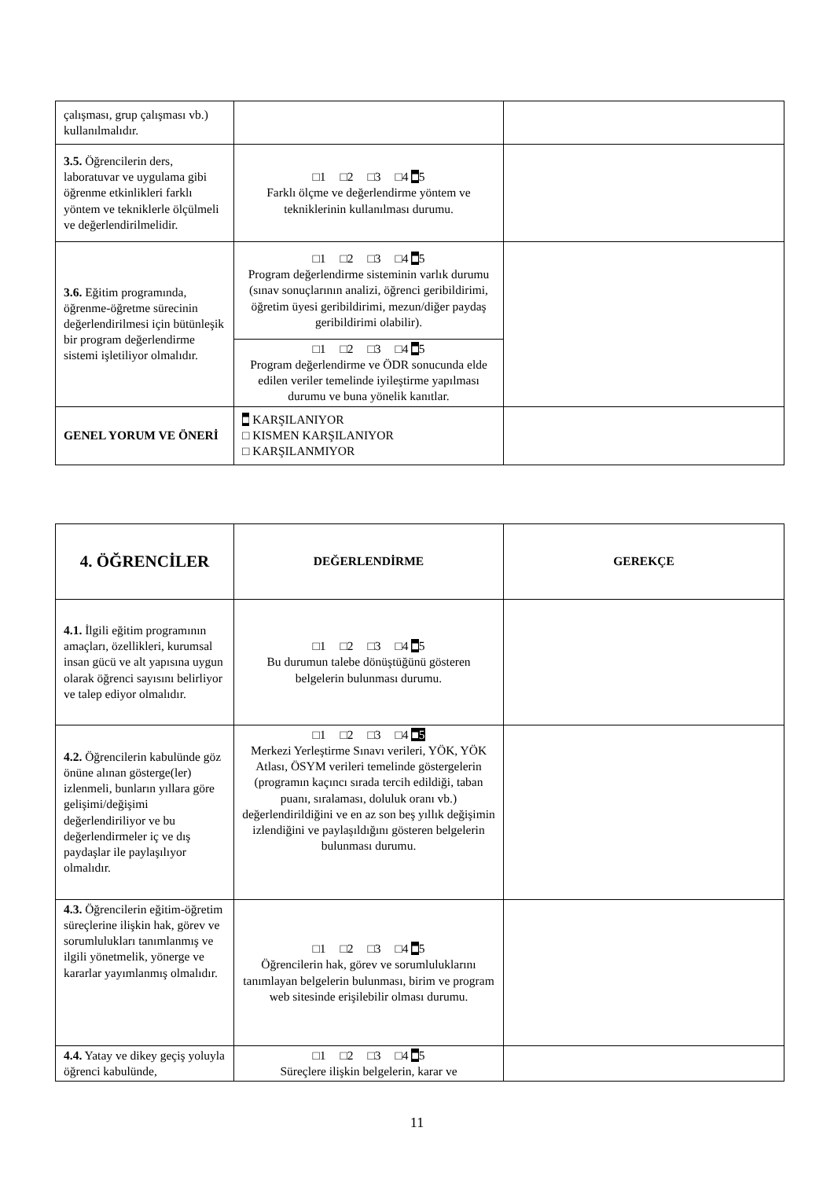| çalışması, grup çalışması vb.) kullanılmalıdır. | | |
| 3.5. Öğrencilerin ders, laboratuvar ve uygulama gibi öğrenme etkinlikleri farklı yöntem ve tekniklerle ölçülmeli ve değerlendirilmelidir. | □1 □2 □3 □4 ■ 5 Farklı ölçme ve değerlendirme yöntem ve tekniklerinin kullanılması durumu. | |
| 3.6. Eğitim programında, öğrenme-öğretme sürecinin değerlendirilmesi için bütünleşik bir program değerlendirme sistemi işletiliyor olmalıdır. | □1 □2 □3 □4 ■ 5 Program değerlendirme sisteminin varlık durumu (sınav sonuçlarının analizi, öğrenci geribildirimi, öğretim üyesi geribildirimi, mezun/diğer paydaş geribildirimi olabilir). | |
| | □1 □2 □3 □4 ■ 5 Program değerlendirme ve ÖDR sonucunda elde edilen veriler temelinde iyileştirme yapılması durumu ve buna yönelik kanıtlar. | |
| GENEL YORUM VE ÖNERİ | ■ KARŞILANIYOR □ KISMEN KARŞILANIYOR □ KARŞILANMIYOR | |
| 4. ÖĞRENCİLER | DEĞERLENDİRME | GEREKÇE |
| --- | --- | --- |
| 4.1. İlgili eğitim programının amaçları, özellikleri, kurumsal insan gücü ve alt yapısına uygun olarak öğrenci sayısını belirliyor ve talep ediyor olmalıdır. | □1 □2 □3 □4 ■ 5 Bu durumun talebe dönüştüğünü gösteren belgelerin bulunması durumu. | |
| 4.2. Öğrencilerin kabulünde göz önüne alınan gösterge(ler) izlenmeli, bunların yıllara göre gelişimi/değişimi değerlendiriliyor ve bu değerlendirmeler iç ve dış paydaşlar ile paylaşılıyor olmalıdır. | □1 □2 □3 □4 ■5 Merkezi Yerleştirme Sınavı verileri, YÖK, YÖK Atlası, ÖSYM verileri temelinde göstergelerin (programın kaçıncı sırada tercih edildiği, taban puanı, sıralaması, doluluk oranı vb.) değerlendirildiğini ve en az son beş yıllık değişimin izlendiğini ve paylaşıldığını gösteren belgelerin bulunması durumu. | |
| 4.3. Öğrencilerin eğitim-öğretim süreçlerine ilişkin hak, görev ve sorumlulukları tanımlanmış ve ilgili yönetmelik, yönerge ve kararlar yayımlanmış olmalıdır. | □1 □2 □3 □4 ■ 5 Öğrencilerin hak, görev ve sorumluluklarını tanımlayan belgelerin bulunması, birim ve program web sitesinde erişilebilir olması durumu. | |
| 4.4. Yatay ve dikey geçiş yoluyla öğrenci kabulünde, | □1 □2 □3 □4 ■ 5 Süreçlere ilişkin belgelerin, karar ve | |
11